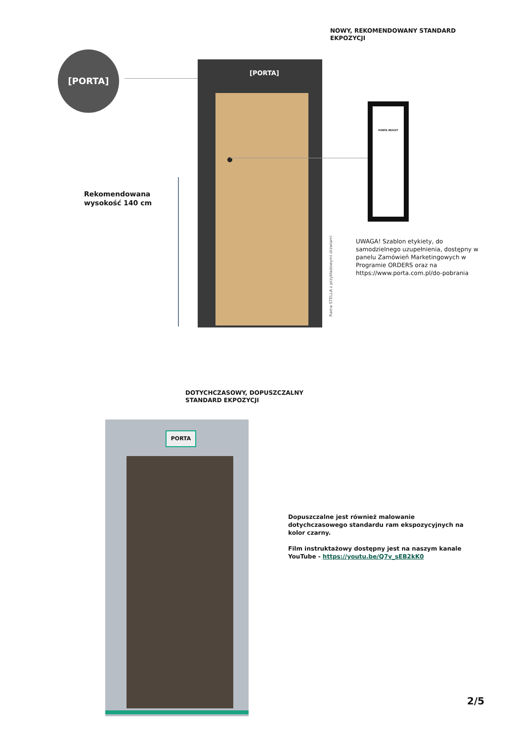NOWY, REKOMENDOWANY STANDARD EKPOZYCJI
[PORTA]
[PORTA]
PORTA RESIST
Rekomendowana
wysokość 140 cm
Rama STELLA z przykładowymi drzwiami
UWAGA! Szablon etykiety, do samodzielnego uzupełnienia, dostępny w panelu Zamówień Marketingowych w Programie ORDERS oraz na https://www.porta.com.pl/do-pobrania
DOTYCHCZASOWY, DOPUSZCZALNY STANDARD EKPOZYCJI
PORTA
Dopuszczalne jest również malowanie dotychczasowego standardu ram ekspozycyjnych na kolor czarny.
Film instruktażowy dostępny jest na naszym kanale YouTube - https://youtu.be/Q7v_sEB2kK0
2/5